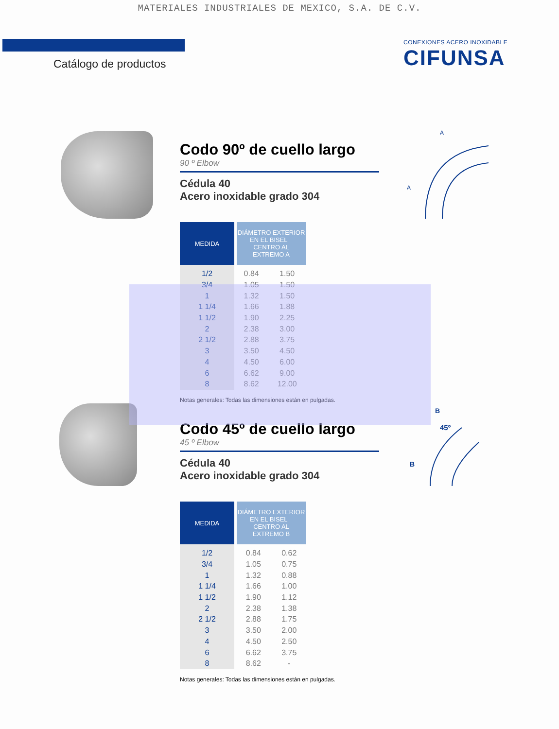MATERIALES INDUSTRIALES DE MEXICO, S.A. DE C.V.
Catálogo de productos
CONEXIONES ACERO INOXIDABLE
CIFUNSA
Codo 90º de cuello largo
90 º Elbow
Cédula 40
Acero inoxidable grado 304
| MEDIDA | DIÁMETRO EXTERIOR EN EL BISEL CENTRO AL EXTREMO A | |
| --- | --- | --- |
| 1/2 | 0.84 | 1.50 |
| 3/4 | 1.05 | 1.50 |
| 1 | 1.32 | 1.50 |
| 1 1/4 | 1.66 | 1.88 |
| 1 1/2 | 1.90 | 2.25 |
| 2 | 2.38 | 3.00 |
| 2 1/2 | 2.88 | 3.75 |
| 3 | 3.50 | 4.50 |
| 4 | 4.50 | 6.00 |
| 6 | 6.62 | 9.00 |
| 8 | 8.62 | 12.00 |
Notas generales: Todas las dimensiones están en pulgadas.
Codo 45º de cuello largo
45 º Elbow
Cédula 40
Acero inoxidable grado 304
| MEDIDA | DIÁMETRO EXTERIOR EN EL BISEL CENTRO AL EXTREMO B | |
| --- | --- | --- |
| 1/2 | 0.84 | 0.62 |
| 3/4 | 1.05 | 0.75 |
| 1 | 1.32 | 0.88 |
| 1 1/4 | 1.66 | 1.00 |
| 1 1/2 | 1.90 | 1.12 |
| 2 | 2.38 | 1.38 |
| 2 1/2 | 2.88 | 1.75 |
| 3 | 3.50 | 2.00 |
| 4 | 4.50 | 2.50 |
| 6 | 6.62 | 3.75 |
| 8 | 8.62 | - |
Notas generales: Todas las dimensiones están en pulgadas.
A
A
45º
B
B